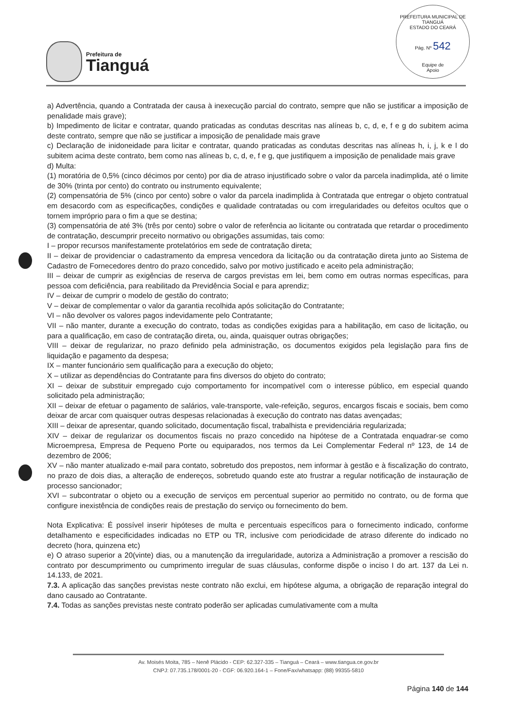Prefeitura de
Tianguá
PREFEITURA MUNICIPAL DE TIANGUÁ
ESTADO DO CEARÁ
Pág. Nº 542
Equipe de
Apoio
a) Advertência, quando a Contratada der causa à inexecução parcial do contrato, sempre que não se justificar a imposição de penalidade mais grave);
b) Impedimento de licitar e contratar, quando praticadas as condutas descritas nas alíneas b, c, d, e, f e g do subitem acima deste contrato, sempre que não se justificar a imposição de penalidade mais grave
c) Declaração de inidoneidade para licitar e contratar, quando praticadas as condutas descritas nas alíneas h, i, j, k e l do subitem acima deste contrato, bem como nas alíneas b, c, d, e, f e g, que justifiquem a imposição de penalidade mais grave
d) Multa:
(1) moratória de 0,5% (cinco décimos por cento) por dia de atraso injustificado sobre o valor da parcela inadimplida, até o limite de 30% (trinta por cento) do contrato ou instrumento equivalente;
(2) compensatória de 5% (cinco por cento) sobre o valor da parcela inadimplida à Contratada que entregar o objeto contratual em desacordo com as especificações, condições e qualidade contratadas ou com irregularidades ou defeitos ocultos que o tornem impróprio para o fim a que se destina;
(3) compensatória de até 3% (três por cento) sobre o valor de referência ao licitante ou contratada que retardar o procedimento de contratação, descumprir preceito normativo ou obrigações assumidas, tais como:
I – propor recursos manifestamente protelatórios em sede de contratação direta;
II – deixar de providenciar o cadastramento da empresa vencedora da licitação ou da contratação direta junto ao Sistema de Cadastro de Fornecedores dentro do prazo concedido, salvo por motivo justificado e aceito pela administração;
III – deixar de cumprir as exigências de reserva de cargos previstas em lei, bem como em outras normas específicas, para pessoa com deficiência, para reabilitado da Previdência Social e para aprendiz;
IV – deixar de cumprir o modelo de gestão do contrato;
V – deixar de complementar o valor da garantia recolhida após solicitação do Contratante;
VI – não devolver os valores pagos indevidamente pelo Contratante;
VII – não manter, durante a execução do contrato, todas as condições exigidas para a habilitação, em caso de licitação, ou para a qualificação, em caso de contratação direta, ou, ainda, quaisquer outras obrigações;
VIII – deixar de regularizar, no prazo definido pela administração, os documentos exigidos pela legislação para fins de liquidação e pagamento da despesa;
IX – manter funcionário sem qualificação para a execução do objeto;
X – utilizar as dependências do Contratante para fins diversos do objeto do contrato;
XI – deixar de substituir empregado cujo comportamento for incompatível com o interesse público, em especial quando solicitado pela administração;
XII – deixar de efetuar o pagamento de salários, vale-transporte, vale-refeição, seguros, encargos fiscais e sociais, bem como deixar de arcar com quaisquer outras despesas relacionadas à execução do contrato nas datas avençadas;
XIII – deixar de apresentar, quando solicitado, documentação fiscal, trabalhista e previdenciária regularizada;
XIV – deixar de regularizar os documentos fiscais no prazo concedido na hipótese de a Contratada enquadrar-se como Microempresa, Empresa de Pequeno Porte ou equiparados, nos termos da Lei Complementar Federal nº 123, de 14 de dezembro de 2006;
XV – não manter atualizado e-mail para contato, sobretudo dos prepostos, nem informar à gestão e à fiscalização do contrato, no prazo de dois dias, a alteração de endereços, sobretudo quando este ato frustrar a regular notificação de instauração de processo sancionador;
XVI – subcontratar o objeto ou a execução de serviços em percentual superior ao permitido no contrato, ou de forma que configure inexistência de condições reais de prestação do serviço ou fornecimento do bem.
Nota Explicativa: É possível inserir hipóteses de multa e percentuais específicos para o fornecimento indicado, conforme detalhamento e especificidades indicadas no ETP ou TR, inclusive com periodicidade de atraso diferente do indicado no decreto (hora, quinzena etc)
e) O atraso superior a 20(vinte) dias, ou a manutenção da irregularidade, autoriza a Administração a promover a rescisão do contrato por descumprimento ou cumprimento irregular de suas cláusulas, conforme dispõe o inciso I do art. 137 da Lei n. 14.133, de 2021.
7.3. A aplicação das sanções previstas neste contrato não exclui, em hipótese alguma, a obrigação de reparação integral do dano causado ao Contratante.
7.4. Todas as sanções previstas neste contrato poderão ser aplicadas cumulativamente com a multa
Av. Moisés Moita, 785 – Nenê Plácido - CEP: 62.327-335 – Tianguá – Ceará – www.tiangua.ce.gov.br
CNPJ: 07.735.178/0001-20 - CGF: 06.920.164-1 – Fone/Fax/whatsapp: (88) 99355-5810
Página 140 de 144